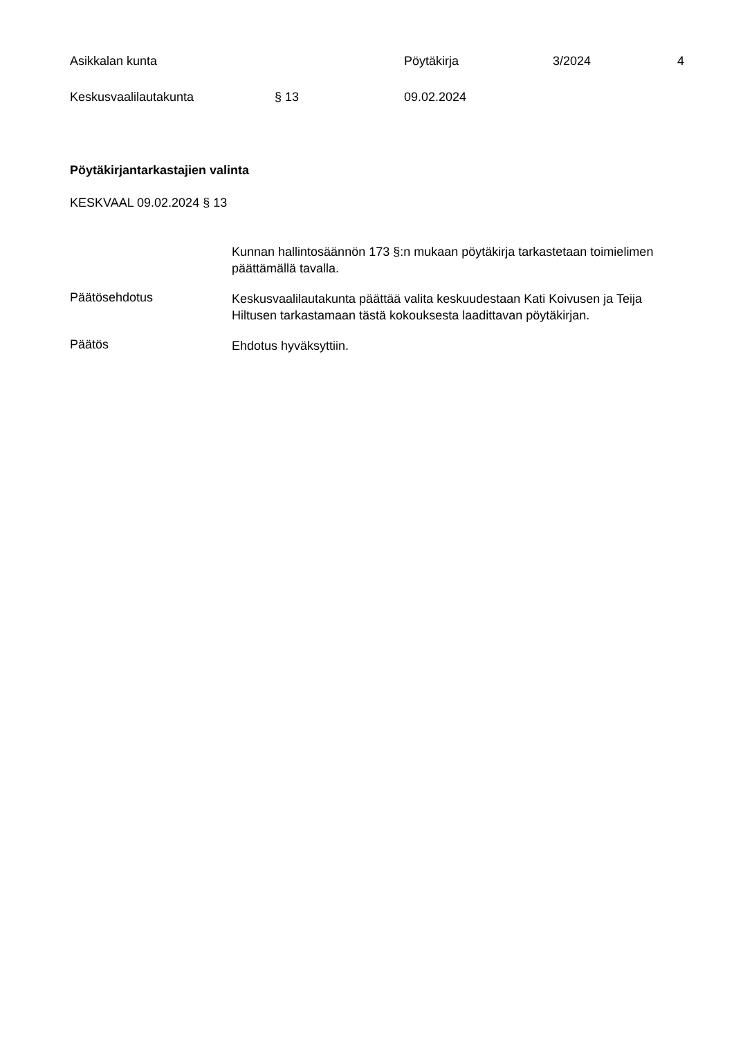Asikkalan kunta Pöytäkirja 3/2024 4
Keskusvaalilautakunta § 13 09.02.2024
Pöytäkirjantarkastajien valinta
KESKVAAL 09.02.2024 § 13
Kunnan hallintosäännön 173 §:n mukaan pöytäkirja tarkastetaan toimielimen päättämällä tavalla.
Päätösehdotus
Keskusvaalilautakunta päättää valita keskuudestaan Kati Koivusen ja Teija Hiltusen tarkastamaan tästä kokouksesta laadittavan pöytäkirjan.
Päätös
Ehdotus hyväksyttiin.